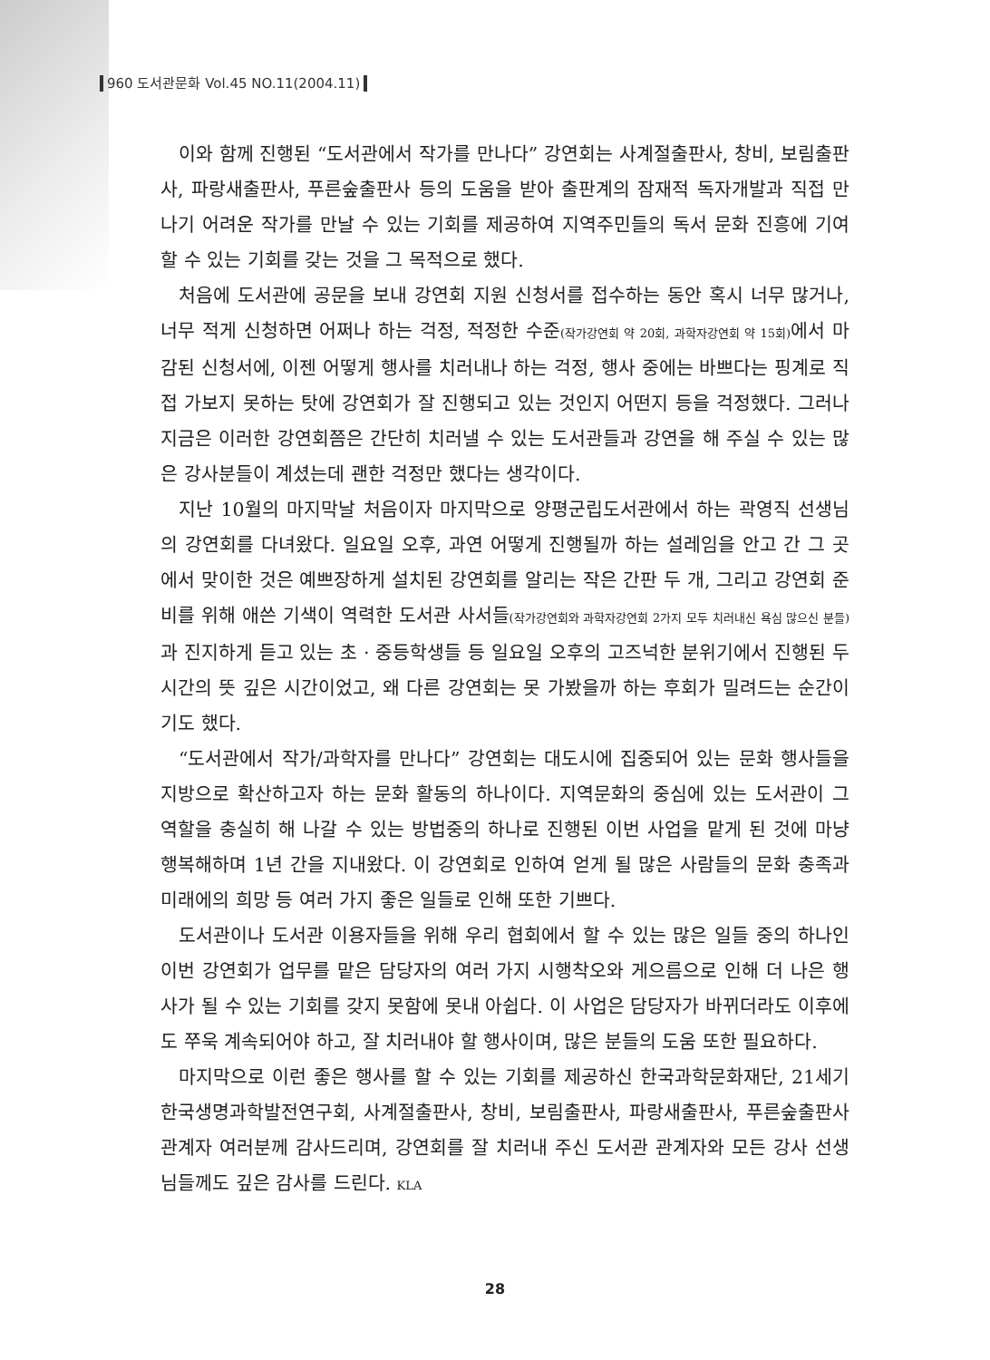960 도서관문화 Vol.45 NO.11(2004.11)
이와 함께 진행된 “도서관에서 작가를 만나다” 강연회는 사계절출판사, 창비, 보림출판사, 파랑새출판사, 푸른숲출판사 등의 도움을 받아 출판계의 잠재적 독자개발과 직접 만나기 어려운 작가를 만날 수 있는 기회를 제공하여 지역주민들의 독서 문화 진흥에 기여할 수 있는 기회를 갖는 것을 그 목적으로 했다.
처음에 도서관에 공문을 보내 강연회 지원 신청서를 접수하는 동안 혹시 너무 많거나, 너무 적게 신청하면 어쩌나 하는 걱정, 적정한 수준(작가강연회 약 20회, 과학자강연회 약 15회) 에서 마감된 신청서에, 이젠 어떻게 행사를 치러내나 하는 걱정, 행사 중에는 바쁘다는 핑계로 직접 가보지 못하는 탓에 강연회가 잘 진행되고 있는 것인지 어떤지 등을 걱정했다. 그러나 지금은 이러한 강연회쯤은 간단히 치러낼 수 있는 도서관들과 강연을 해 주실 수 있는 많은 강사분들이 계셨는데 괜한 걱정만 했다는 생각이다.
지난 10월의 마지막날 처음이자 마지막으로 양평군립도서관에서 하는 곽영직 선생님의 강연회를 다녀왔다. 일요일 오후, 과연 어떻게 진행될까 하는 설레임을 안고 간 그 곳에서 맞이한 것은 예쁘장하게 설치된 강연회를 알리는 작은 간판 두 개, 그리고 강연회 준비를 위해 애쓴 기색이 역력한 도서관 사서들(작가강연회와 과학자강연회 2가지 모두 치러내신 욕심 많으신 분들) 과 진지하게 듣고 있는 초 · 중등학생들 등 일요일 오후의 고즈넉한 분위기에서 진행된 두시간의 뜻 깊은 시간이었고, 왜 다른 강연회는 못 가봤을까 하는 후회가 밀려드는 순간이기도 했다.
“도서관에서 작가/과학자를 만나다” 강연회는 대도시에 집중되어 있는 문화 행사들을 지방으로 확산하고자 하는 문화 활동의 하나이다. 지역문화의 중심에 있는 도서관이 그 역할을 충실히 해 나갈 수 있는 방법중의 하나로 진행된 이번 사업을 맡게 된 것에 마냥 행복해하며 1년 간을 지내왔다. 이 강연회로 인하여 얻게 될 많은 사람들의 문화 충족과 미래에의 희망 등 여러 가지 좋은 일들로 인해 또한 기쁘다.
도서관이나 도서관 이용자들을 위해 우리 협회에서 할 수 있는 많은 일들 중의 하나인 이번 강연회가 업무를 맡은 담당자의 여러 가지 시행착오와 게으름으로 인해 더 나은 행사가 될 수 있는 기회를 갖지 못함에 못내 아쉽다. 이 사업은 담당자가 바뀌더라도 이후에도 쭈욱 계속되어야 하고, 잘 치러내야 할 행사이며, 많은 분들의 도움 또한 필요하다.
마지막으로 이런 좋은 행사를 할 수 있는 기회를 제공하신 한국과학문화재단, 21세기한국생명과학발전연구회, 사계절출판사, 창비, 보림출판사, 파랑새출판사, 푸른숲출판사 관계자 여러분께 감사드리며, 강연회를 잘 치러내 주신 도서관 관계자와 모든 강사 선생님들께도 깊은 감사를 드린다. KLA
28